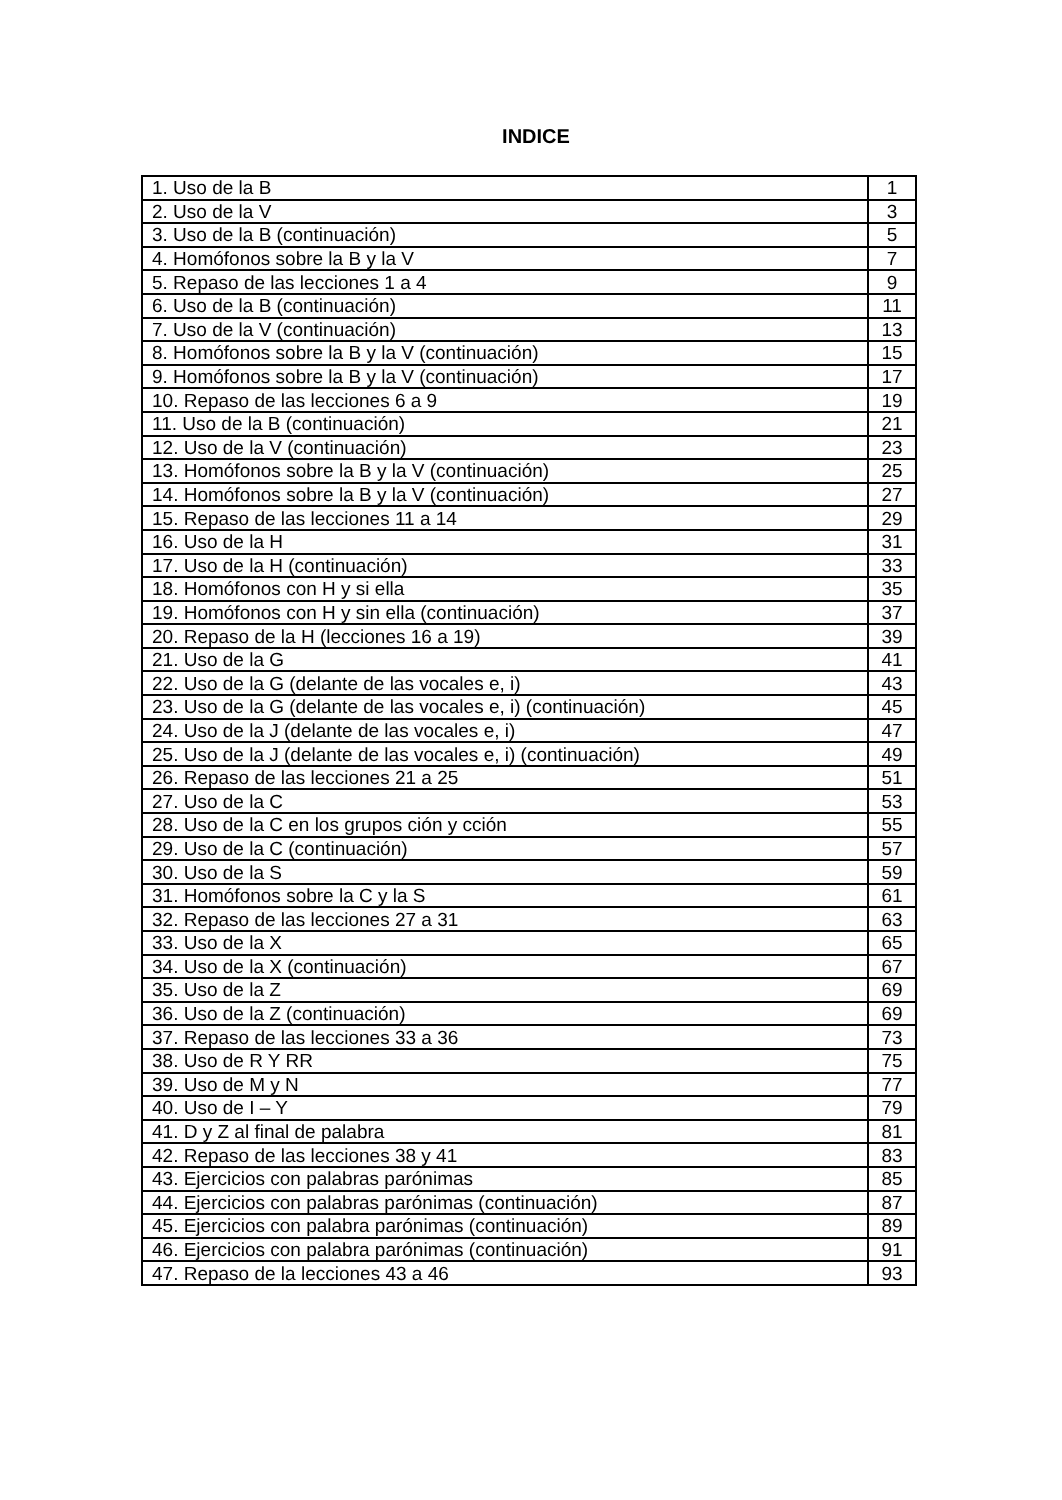INDICE
| 1. Uso de la B | 1 |
| 2. Uso de la V | 3 |
| 3. Uso de la B (continuación) | 5 |
| 4. Homófonos sobre la B y la V | 7 |
| 5. Repaso de las lecciones 1 a 4 | 9 |
| 6. Uso de la B (continuación) | 11 |
| 7. Uso de la V (continuación) | 13 |
| 8. Homófonos sobre la B y la V (continuación) | 15 |
| 9. Homófonos sobre la B y la V (continuación) | 17 |
| 10. Repaso de las lecciones 6 a 9 | 19 |
| 11. Uso de la B (continuación) | 21 |
| 12. Uso de la V (continuación) | 23 |
| 13. Homófonos sobre la B y la V (continuación) | 25 |
| 14. Homófonos sobre la B y la V (continuación) | 27 |
| 15. Repaso de las lecciones 11 a 14 | 29 |
| 16. Uso de la H | 31 |
| 17. Uso de la H (continuación) | 33 |
| 18. Homófonos con H y si ella | 35 |
| 19. Homófonos con H y sin ella (continuación) | 37 |
| 20. Repaso de la H (lecciones 16 a 19) | 39 |
| 21. Uso de la G | 41 |
| 22. Uso de la G (delante de las vocales e, i) | 43 |
| 23. Uso de la G (delante de las vocales e, i) (continuación) | 45 |
| 24. Uso de la J (delante de las vocales e, i) | 47 |
| 25. Uso de la J (delante de las vocales e, i) (continuación) | 49 |
| 26. Repaso de las lecciones 21 a 25 | 51 |
| 27. Uso de la C | 53 |
| 28. Uso de la C en los grupos ción y cción | 55 |
| 29. Uso de la C (continuación) | 57 |
| 30. Uso de la S | 59 |
| 31. Homófonos sobre la C y la S | 61 |
| 32. Repaso de las lecciones 27 a 31 | 63 |
| 33. Uso de la X | 65 |
| 34. Uso de la X (continuación) | 67 |
| 35. Uso de la Z | 69 |
| 36. Uso de la Z (continuación) | 69 |
| 37. Repaso de las lecciones 33 a 36 | 73 |
| 38. Uso de R Y RR | 75 |
| 39. Uso de M y N | 77 |
| 40. Uso de I – Y | 79 |
| 41. D y Z al final de palabra | 81 |
| 42. Repaso de las lecciones 38 y 41 | 83 |
| 43. Ejercicios con palabras parónimas | 85 |
| 44. Ejercicios con palabras parónimas (continuación) | 87 |
| 45. Ejercicios con palabra parónimas (continuación) | 89 |
| 46. Ejercicios con palabra parónimas (continuación) | 91 |
| 47. Repaso de la lecciones 43 a 46 | 93 |